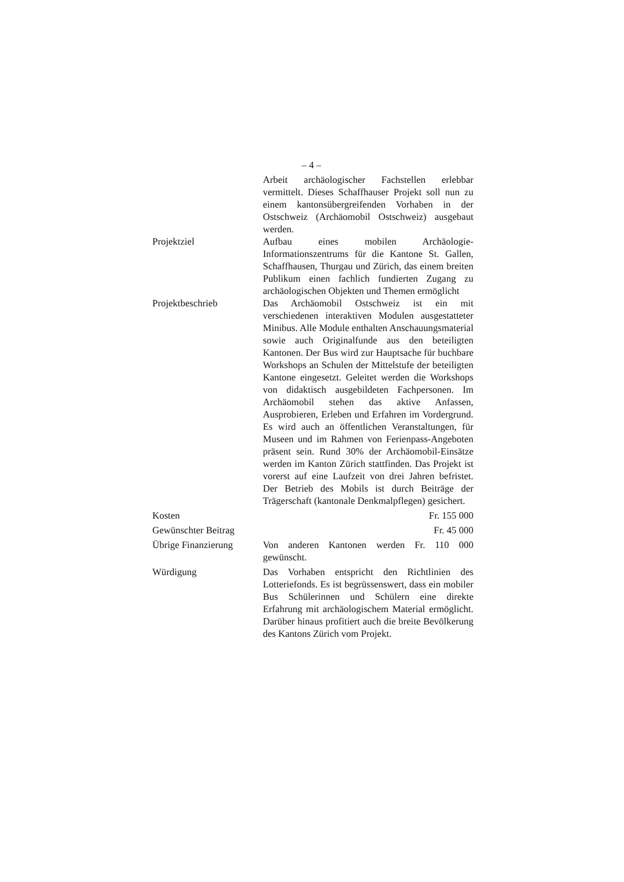– 4 –
Arbeit archäologischer Fachstellen erlebbar vermittelt. Dieses Schaffhauser Projekt soll nun zu einem kantonsübergreifenden Vorhaben in der Ostschweiz (Archäomobil Ostschweiz) ausgebaut werden.
Projektziel Aufbau eines mobilen Archäologie-Informationszentrums für die Kantone St. Gallen, Schaffhausen, Thurgau und Zürich, das einem breiten Publikum einen fachlich fundierten Zugang zu archäologischen Objekten und Themen ermöglicht
Projektbeschrieb Das Archäomobil Ostschweiz ist ein mit verschiedenen interaktiven Modulen ausgestatteter Minibus. Alle Module enthalten Anschauungsmaterial sowie auch Originalfunde aus den beteiligten Kantonen. Der Bus wird zur Hauptsache für buchbare Workshops an Schulen der Mittelstufe der beteiligten Kantone eingesetzt. Geleitet werden die Workshops von didaktisch ausgebildeten Fachpersonen. Im Archäomobil stehen das aktive Anfassen, Ausprobieren, Erleben und Erfahren im Vordergrund. Es wird auch an öffentlichen Veranstaltungen, für Museen und im Rahmen von Ferienpass-Angeboten präsent sein. Rund 30% der Archäomobil-Einsätze werden im Kanton Zürich stattfinden. Das Projekt ist vorerst auf eine Laufzeit von drei Jahren befristet. Der Betrieb des Mobils ist durch Beiträge der Trägerschaft (kantonale Denkmalpflegen) gesichert.
Kosten Fr. 155 000
Gewünschter Beitrag
Fr. 45 000
Übrige Finanzierung
Von anderen Kantonen werden Fr. 110 000 gewünscht.
Würdigung Das Vorhaben entspricht den Richtlinien des Lotteriefonds. Es ist begrüssenswert, dass ein mobiler Bus Schülerinnen und Schülern eine direkte Erfahrung mit archäologischem Material ermöglicht. Darüber hinaus profitiert auch die breite Bevölkerung des Kantons Zürich vom Projekt.